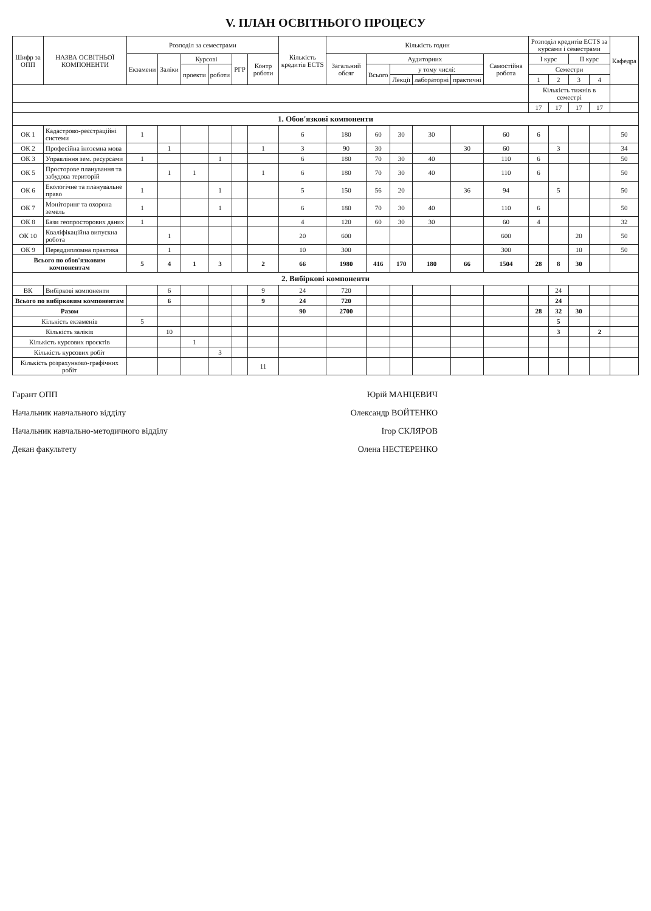V. ПЛАН ОСВІТНЬОГО ПРОЦЕСУ
| Шифр за ОПП | НАЗВА ОСВІТНЬОЇ КОМПОНЕНТИ | Розподіл за семестрами | | | | | | Кількість кредитів ECTS | Кількість годин | | | | | | Розподіл кредитів ECTS за курсами і семестрами | | | | Кафедра |
| --- | --- | --- | --- | --- | --- | --- | --- | --- | --- | --- | --- | --- | --- | --- | --- | --- | --- | --- | --- |
| | | Екзамени | Заліки | Курсові | | РГР | Контр роботи | | Загальний обсяг | Аудиторних | | | | Самостійна робота | I курс | | II курс | | |
| | | | | проекти | роботи | | | | | Всього | у тому числі: | | | | Семестри | | | | |
| | | | | | | | | | | | Лекції | лабораторні | практичні | | 1 | 2 | 3 | 4 | |
| | | | | | | | | | | | | | | | Кількість тижнів в семестрі | | | | |
| | | | | | | | | | | | | | | | 17 | 17 | 17 | 17 | |
| 1. Обов'язкові компоненти | | | | | | | | | | | | | | | | | | | |
| ОК 1 | Кадастрово-реєстраційні системи | 1 | | | | | | 6 | 180 | 60 | 30 | 30 | | 60 | 6 | | | | 50 |
| ОК 2 | Професійна іноземна мова | | 1 | | | | 1 | 3 | 90 | 30 | | | 30 | 60 | | 3 | | | 34 |
| ОК 3 | Управління зем. ресурсами | 1 | | | 1 | | | 6 | 180 | 70 | 30 | 40 | | 110 | 6 | | | | 50 |
| ОК 5 | Просторове планування та забудова територій | | 1 | 1 | | | 1 | 6 | 180 | 70 | 30 | 40 | | 110 | 6 | | | | 50 |
| ОК 6 | Екологічне та планувальне право | 1 | | | 1 | | | 5 | 150 | 56 | 20 | | 36 | 94 | | 5 | | | 50 |
| ОК 7 | Моніторинг та охорона земель | 1 | | | 1 | | | 6 | 180 | 70 | 30 | 40 | | 110 | 6 | | | | 50 |
| ОК 8 | Бази геопросторових даних | 1 | | | | | | 4 | 120 | 60 | 30 | 30 | | 60 | 4 | | | | 32 |
| ОК 10 | Кваліфікаційна випускна робота | | 1 | | | | | 20 | 600 | | | | | 600 | | | 20 | | 50 |
| ОК 9 | Переддипломна практика | | 1 | | | | | 10 | 300 | | | | | 300 | | | 10 | | 50 |
| Всього по обов'язковим компонентам | | 5 | 4 | 1 | 3 | | 2 | 66 | 1980 | 416 | 170 | 180 | 66 | 1504 | 28 | 8 | 30 | | |
| 2. Вибіркові компоненти | | | | | | | | | | | | | | | | | | | |
| ВК | Вибіркові компоненти | | 6 | | | | 9 | 24 | 720 | | | | | | | 24 | | | |
| Всього по вибірковим компонентам | | | 6 | | | | 9 | 24 | 720 | | | | | | | 24 | | | |
| Разом | | | | | | | | 90 | 2700 | | | | | | 28 | 32 | 30 | | |
| Кількість екзаменів | | 5 | | | | | | | | | | | | | | 5 | | | |
| Кількість заліків | | | 10 | | | | | | | | | | | | | 3 | | 2 | |
| Кількість курсових проєктів | | | | 1 | | | | | | | | | | | | | | | |
| Кількість курсових робіт | | | | | 3 | | | | | | | | | | | | | | |
| Кількість розрахунково-графічних робіт | | | | | | | 11 | | | | | | | | | | | | |
Гарант ОПП Юрій МАНЦЕВИЧ
Начальник навчального відділу Олександр ВОЙТЕНКО
Начальник навчально-методичного відділу Ігор СКЛЯРОВ
Декан факультету Олена НЕСТЕРЕНКО